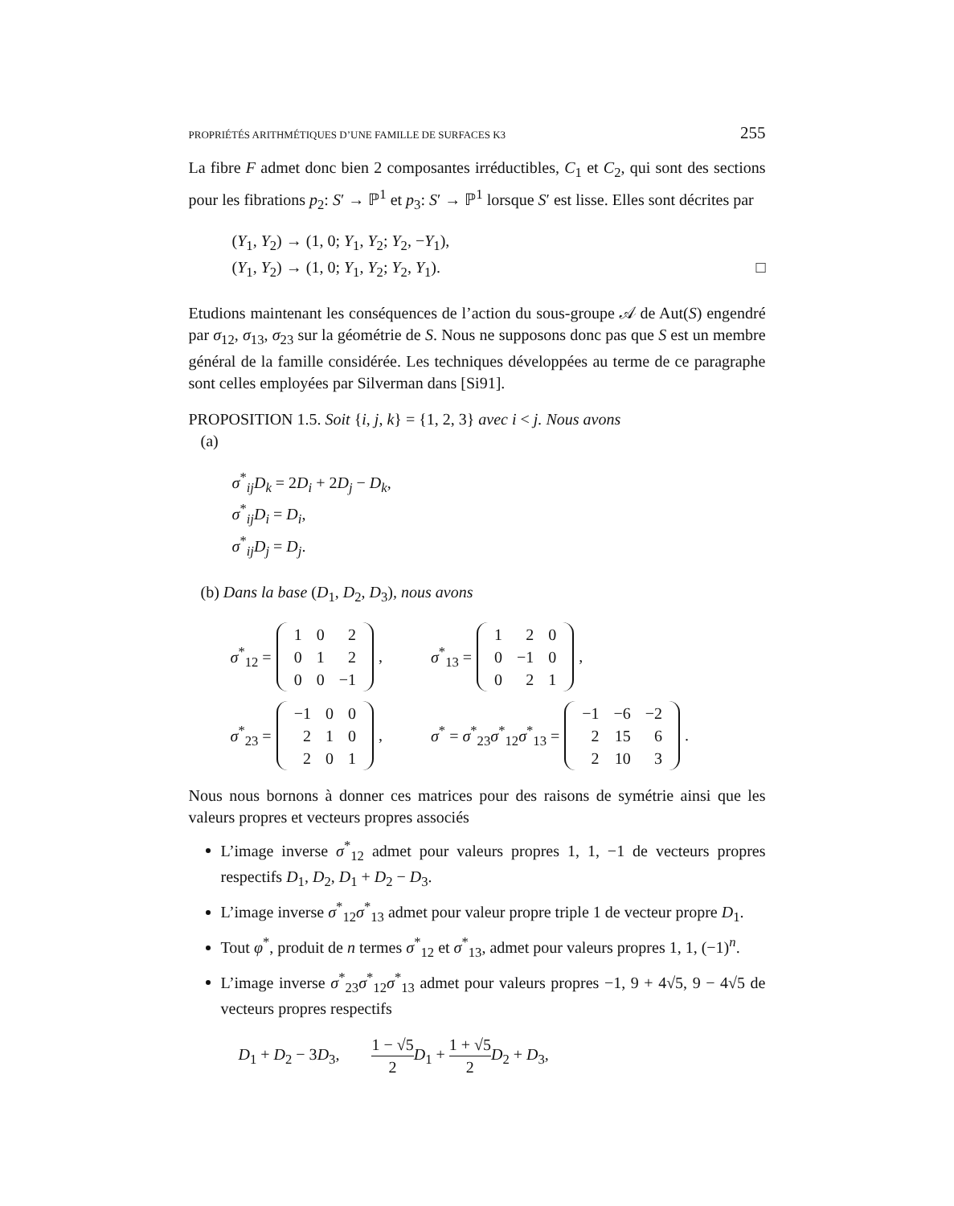PROPRIÉTÉS ARITHMÉTIQUES D’UNE FAMILLE DE SURFACES K3 255
La fibre F admet donc bien 2 composantes irréductibles, C<sub>1</sub> et C<sub>2</sub>, qui sont des sections pour les fibrations p<sub>2</sub>: S′ → ℙ<sup>1</sup> et p<sub>3</sub>: S′ → ℙ<sup>1</sup> lorsque S′ est lisse. Elles sont décrites par
(Y<sub>1</sub>, Y<sub>2</sub>) → (1, 0; Y<sub>1</sub>, Y<sub>2</sub>; Y<sub>2</sub>, −Y<sub>1</sub>),
(Y<sub>1</sub>, Y<sub>2</sub>) → (1, 0; Y<sub>1</sub>, Y<sub>2</sub>; Y<sub>2</sub>, Y<sub>1</sub>). □
Etudions maintenant les conséquences de l’action du sous-groupe 𝒜 de Aut(S) engendré par σ<sub>12</sub>, σ<sub>13</sub>, σ<sub>23</sub> sur la géométrie de S. Nous ne supposons donc pas que S est un membre général de la famille considérée. Les techniques développées au terme de ce paragraphe sont celles employées par Silverman dans [Si91].
PROPOSITION 1.5. Soit {i, j, k} = {1, 2, 3} avec i < j. Nous avons
(a)
σ<sup>*</sup><sub>ij</sub>D<sub>k</sub> = 2D<sub>i</sub> + 2D<sub>j</sub> − D<sub>k</sub>,
σ<sup>*</sup><sub>ij</sub>D<sub>i</sub> = D<sub>i</sub>,
σ<sup>*</sup><sub>ij</sub>D<sub>j</sub> = D<sub>j</sub>.
(b) Dans la base (D<sub>1</sub>, D<sub>2</sub>, D<sub>3</sub>), nous avons
σ<sup>*</sup><sub>12</sub> =
| 1 | 0 | 2 |
| 0 | 1 | 2 |
| 0 | 0 | −1 |
, σ<sup>*</sup><sub>13</sub> =
| 1 | 2 | 0 |
| 0 | −1 | 0 |
| 0 | 2 | 1 |
,
σ<sup>*</sup><sub>23</sub> =
| −1 | 0 | 0 |
| 2 | 1 | 0 |
| 2 | 0 | 1 |
, σ<sup>*</sup> = σ<sup>*</sup><sub>23</sub>σ<sup>*</sup><sub>12</sub>σ<sup>*</sup><sub>13</sub> =
| −1 | −6 | −2 |
| 2 | 15 | 6 |
| 2 | 10 | 3 |
.
Nous nous bornons à donner ces matrices pour des raisons de symétrie ainsi que les valeurs propres et vecteurs propres associés
L’image inverse σ<sup>*</sup><sub>12</sub> admet pour valeurs propres 1, 1, −1 de vecteurs propres respectifs D<sub>1</sub>, D<sub>2</sub>, D<sub>1</sub> + D<sub>2</sub> − D<sub>3</sub>.
L’image inverse σ<sup>*</sup><sub>12</sub>σ<sup>*</sup><sub>13</sub> admet pour valeur propre triple 1 de vecteur propre D<sub>1</sub>.
Tout φ<sup>*</sup>, produit de n termes σ<sup>*</sup><sub>12</sub> et σ<sup>*</sup><sub>13</sub>, admet pour valeurs propres 1, 1, (−1)<sup>n</sup>.
L’image inverse σ<sup>*</sup><sub>23</sub>σ<sup>*</sup><sub>12</sub>σ<sup>*</sup><sub>13</sub> admet pour valeurs propres −1, 9 + 4√5, 9 − 4√5 de vecteurs propres respectifs
D<sub>1</sub> + D<sub>2</sub> − 3D<sub>3</sub>, 1 − √5 2 D<sub>1</sub> + 1 + √5 2 D<sub>2</sub> + D<sub>3</sub>,